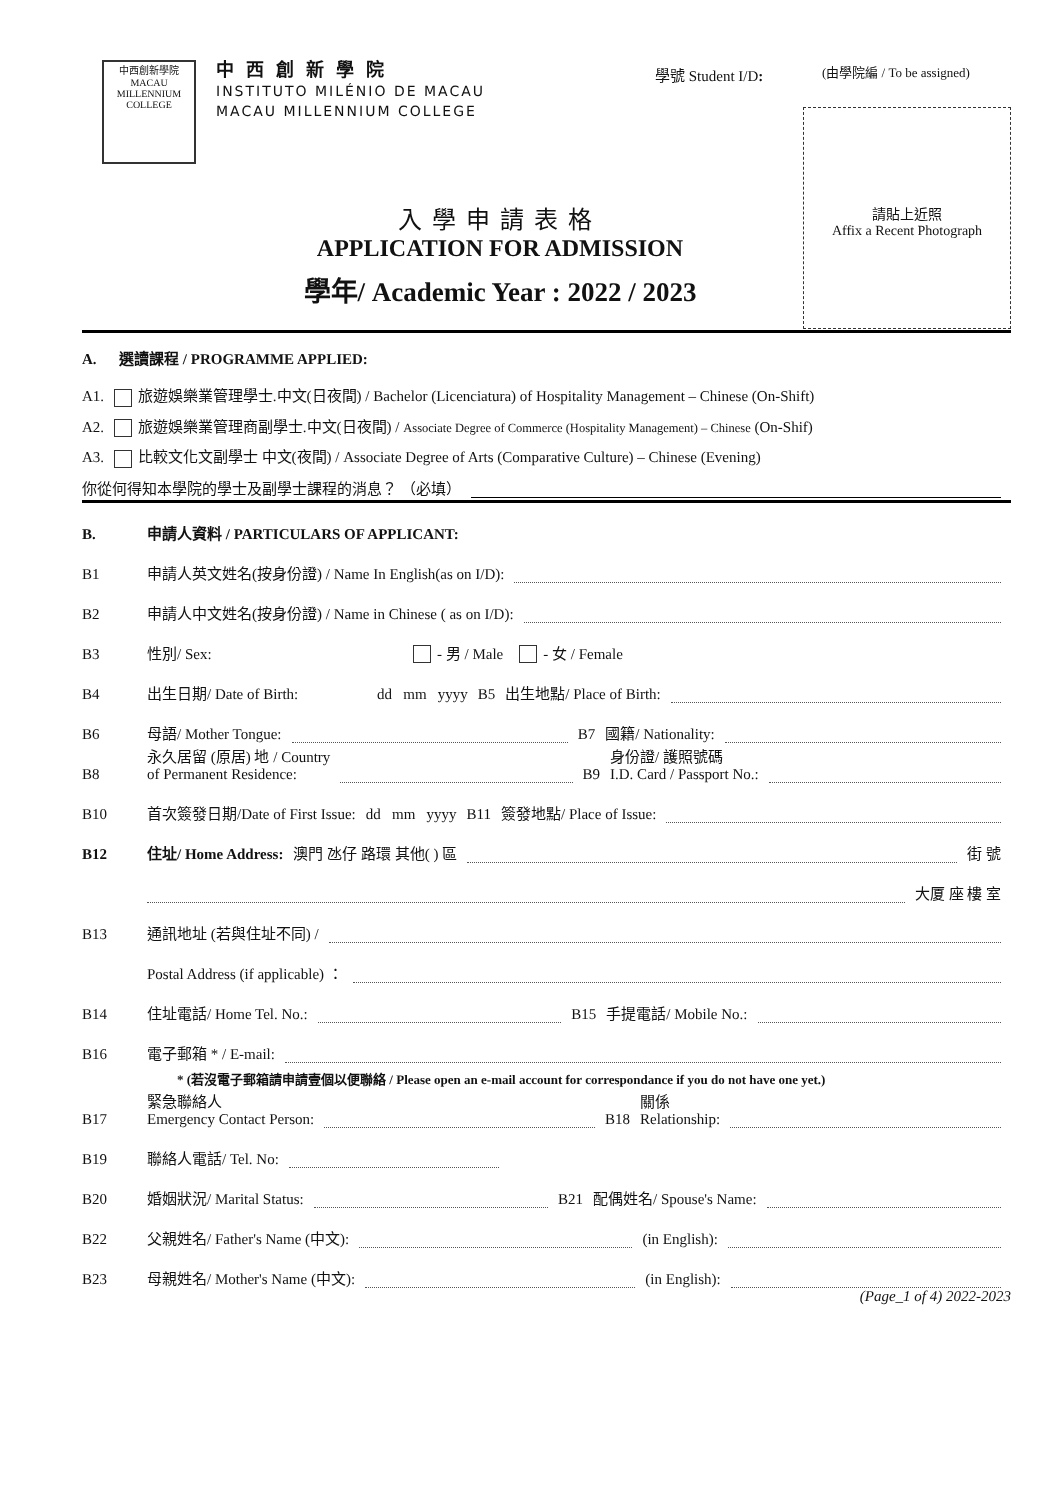中西創新學院
MACAU MILLENNIUM COLLEGE
中西創新學院
INSTITUTO MILÉNIO DE MACAU
MACAU MILLENNIUM COLLEGE
學號 Student I/D: (由學院編 / To be assigned)
請貼上近照
Affix a Recent Photograph
入學申請表格
APPLICATION FOR ADMISSION
學年/ Academic Year : 2022 / 2023
A. 選讀課程 / PROGRAMME APPLIED:
A1. 旅遊娛樂業管理學士.中文(日夜間) / Bachelor (Licenciatura) of Hospitality Management – Chinese (On-Shift)
A2. 旅遊娛樂業管理商副學士.中文(日夜間) / Associate Degree of Commerce (Hospitality Management) – Chinese (On-Shif)
A3. 比較文化文副學士 中文(夜間) / Associate Degree of Arts (Comparative Culture) – Chinese (Evening)
你從何得知本學院的學士及副學士課程的消息？ （必填）
B. 申請人資料 / PARTICULARS OF APPLICANT:
B1 申請人英文姓名(按身份證) / Name In English(as on I/D):
B2 申請人中文姓名(按身份證) / Name in Chinese ( as on I/D):
B3 性別/ Sex: - 男 / Male - 女 / Female
B4 出生日期/ Date of Birth: dd mm yyyy B5 出生地點/ Place of Birth:
B6 母語/ Mother Tongue: B7 國籍/ Nationality:
B8 永久居留 (原居) 地 / Country
of Permanent Residence: B9 身份證/ 護照號碼
I.D. Card / Passport No.:
B10 首次簽發日期/Date of First Issue: dd mm yyyy B11 簽發地點/ Place of Issue:
B12 住址/ Home Address: 澳門 氹仔 路環 其他( ) 區 街 號
大厦 座 樓 室
B13 通訊地址 (若與住址不同) /
Postal Address (if applicable) ：
B14 住址電話/ Home Tel. No.: B15 手提電話/ Mobile No.:
B16 電子郵箱 * / E-mail:
* (若沒電子郵箱請申請壹個以便聯絡 / Please open an e-mail account for correspondance if you do not have one yet.)
B17 緊急聯絡人
Emergency Contact Person: B18 關係
Relationship:
B19 聯絡人電話/ Tel. No:
B20 婚姻狀況/ Marital Status: B21 配偶姓名/ Spouse's Name:
B22 父親姓名/ Father's Name (中文): (in English):
B23 母親姓名/ Mother's Name (中文): (in English):
(Page_1 of 4) 2022-2023